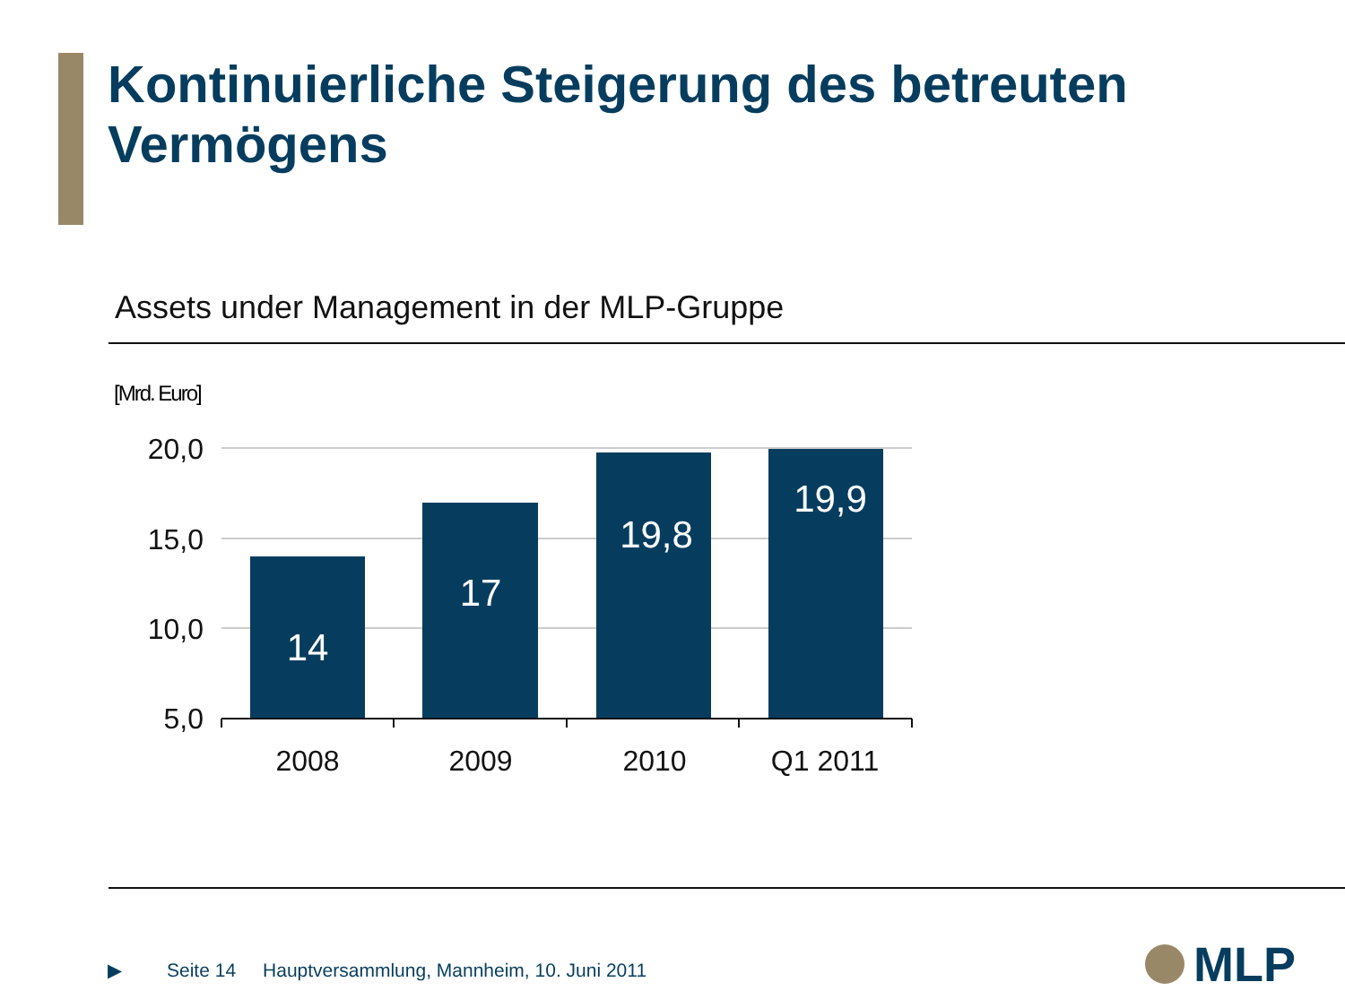Kontinuierliche Steigerung des betreuten
Vermögens
Assets under Management in der MLP-Gruppe
[Mrd. Euro]
20,0
15,0
10,0
5,0
14
17
19,8
19,9
2008
2009
2010
Q1 2011
▶ Seite 14 Hauptversammlung, Mannheim, 10. Juni 2011
MLP